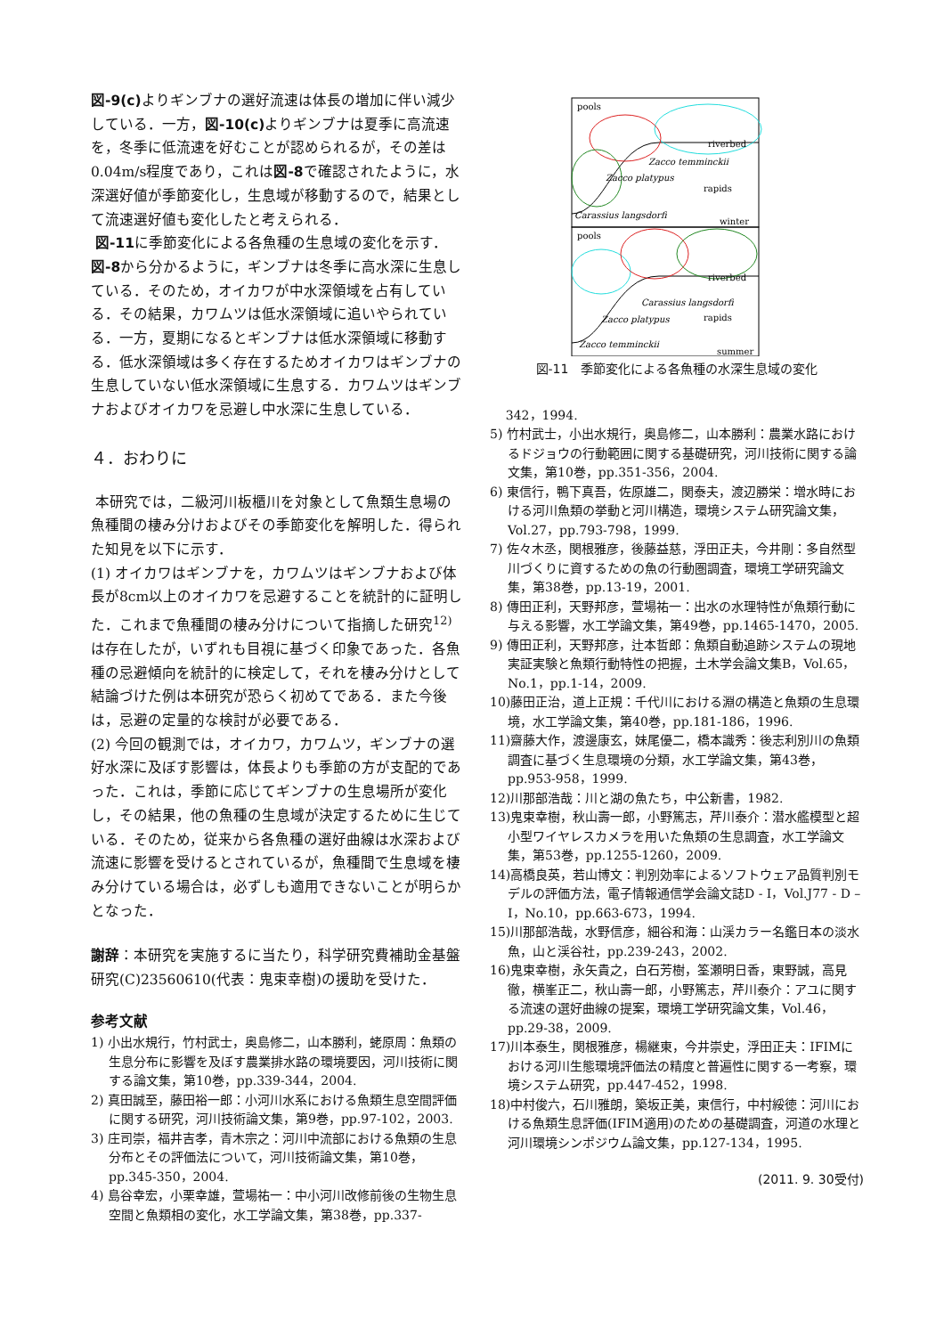図-9(c) よりギンブナの選好流速は体長の増加に伴い減少している．一方，図-10(c) よりギンブナは夏季に高流速を，冬季に低流速を好むことが認められるが，その差は0.04m/s程度であり，これは図-8で確認されたように，水深選好値が季節変化し，生息域が移動するので，結果として流速選好値も変化したと考えられる．
図-11に季節変化による各魚種の生息域の変化を示す．図-8から分かるように，ギンブナは冬季に高水深に生息している．そのため，オイカワが中水深領域を占有している．その結果，カワムツは低水深領域に追いやられている．一方，夏期になるとギンブナは低水深領域に移動する．低水深領域は多く存在するためオイカワはギンブナの生息していない低水深領域に生息する．カワムツはギンブナおよびオイカワを忌避し中水深に生息している．
４．おわりに
本研究では，二級河川板櫃川を対象として魚類生息場の魚種間の棲み分けおよびその季節変化を解明した．得られた知見を以下に示す．
(1) オイカワはギンブナを，カワムツはギンブナおよび体長が8cm以上のオイカワを忌避することを統計的に証明した．これまで魚種間の棲み分けについて指摘した研究<sup>12)</sup>は存在したが，いずれも目視に基づく印象であった．各魚種の忌避傾向を統計的に検定して，それを棲み分けとして結論づけた例は本研究が恐らく初めてである．また今後は，忌避の定量的な検討が必要である．
(2) 今回の観測では，オイカワ，カワムツ，ギンブナの選好水深に及ぼす影響は，体長よりも季節の方が支配的であった．これは，季節に応じてギンブナの生息場所が変化し，その結果，他の魚種の生息域が決定するために生じている．そのため，従来から各魚種の選好曲線は水深および流速に影響を受けるとされているが，魚種間で生息域を棲み分けている場合は，必ずしも適用できないことが明らかとなった．
謝辞：本研究を実施するに当たり，科学研究費補助金基盤研究(C)23560610(代表：鬼束幸樹)の援助を受けた．
参考文献
1) 小出水規行，竹村武士，奥島修二，山本勝利，蛯原周：魚類の生息分布に影響を及ぼす農業排水路の環境要因，河川技術に関する論文集，第10巻，pp.339-344，2004.
2) 真田誠至，藤田裕一郎：小河川水系における魚類生息空間評価に関する研究，河川技術論文集，第9巻，pp.97-102，2003.
3) 庄司崇，福井吉孝，青木宗之：河川中流部における魚類の生息分布とその評価法について，河川技術論文集，第10巻，pp.345-350，2004.
4) 島谷幸宏，小栗幸雄，萱場祐一：中小河川改修前後の生物生息空間と魚類相の変化，水工学論文集，第38巻，pp.337-
Zacco temminckii
Zacco platypus
Carassius langsdorfi
Carassius langsdorfi
Zacco platypus
Zacco temminckii
pools
pools
riverbed
riverbed
rapids
rapids
winter
summer
図-11　季節変化による各魚種の水深生息域の変化
342，1994.
5) 竹村武士，小出水規行，奥島修二，山本勝利：農業水路におけるドジョウの行動範囲に関する基礎研究，河川技術に関する論文集，第10巻，pp.351-356，2004.
6) 東信行，鴨下真吾，佐原雄二，関泰夫，渡辺勝栄：増水時における河川魚類の挙動と河川構造，環境システム研究論文集，Vol.27，pp.793-798，1999.
7) 佐々木丞，関根雅彦，後藤益慈，浮田正夫，今井剛：多自然型川づくりに資するための魚の行動圏調査，環境工学研究論文集，第38巻，pp.13-19，2001.
8) 傳田正利，天野邦彦，萱場祐一：出水の水理特性が魚類行動に与える影響，水工学論文集，第49巻，pp.1465-1470，2005.
9) 傳田正利，天野邦彦，辻本哲郎：魚類自動追跡システムの現地実証実験と魚類行動特性の把握，土木学会論文集B，Vol.65，No.1，pp.1-14，2009.
10)藤田正治，道上正規：千代川における淵の構造と魚類の生息環境，水工学論文集，第40巻，pp.181-186，1996.
11)齋藤大作，渡邊康玄，妹尾優二，橋本識秀：後志利別川の魚類調査に基づく生息環境の分類，水工学論文集，第43巻，pp.953-958，1999.
12)川那部浩哉：川と湖の魚たち，中公新書，1982.
13)鬼束幸樹，秋山壽一郎，小野篤志，芹川泰介：潜水艦模型と超小型ワイヤレスカメラを用いた魚類の生息調査，水工学論文集，第53巻，pp.1255-1260，2009.
14)高橋良英，若山博文：判別効率によるソフトウェア品質判別モデルの評価方法，電子情報通信学会論文誌D - I，Vol.J77 - D – I，No.10，pp.663-673，1994.
15)川那部浩哉，水野信彦，細谷和海：山渓カラー名鑑日本の淡水魚，山と渓谷社，pp.239-243，2002.
16)鬼束幸樹，永矢貴之，白石芳樹，筌瀬明日香，東野誠，高見徹，横峯正二，秋山壽一郎，小野篤志，芹川泰介：アユに関する流速の選好曲線の提案，環境工学研究論文集，Vol.46，pp.29-38，2009.
17)川本泰生，関根雅彦，楊継東，今井崇史，浮田正夫：IFIMにおける河川生態環境評価法の精度と普遍性に関する一考察，環境システム研究，pp.447-452，1998.
18)中村俊六，石川雅朗，築坂正美，東信行，中村綏徳：河川における魚類生息評価(IFIM適用)のための基礎調査，河道の水理と河川環境シンポジウム論文集，pp.127-134，1995.
(2011. 9. 30受付)